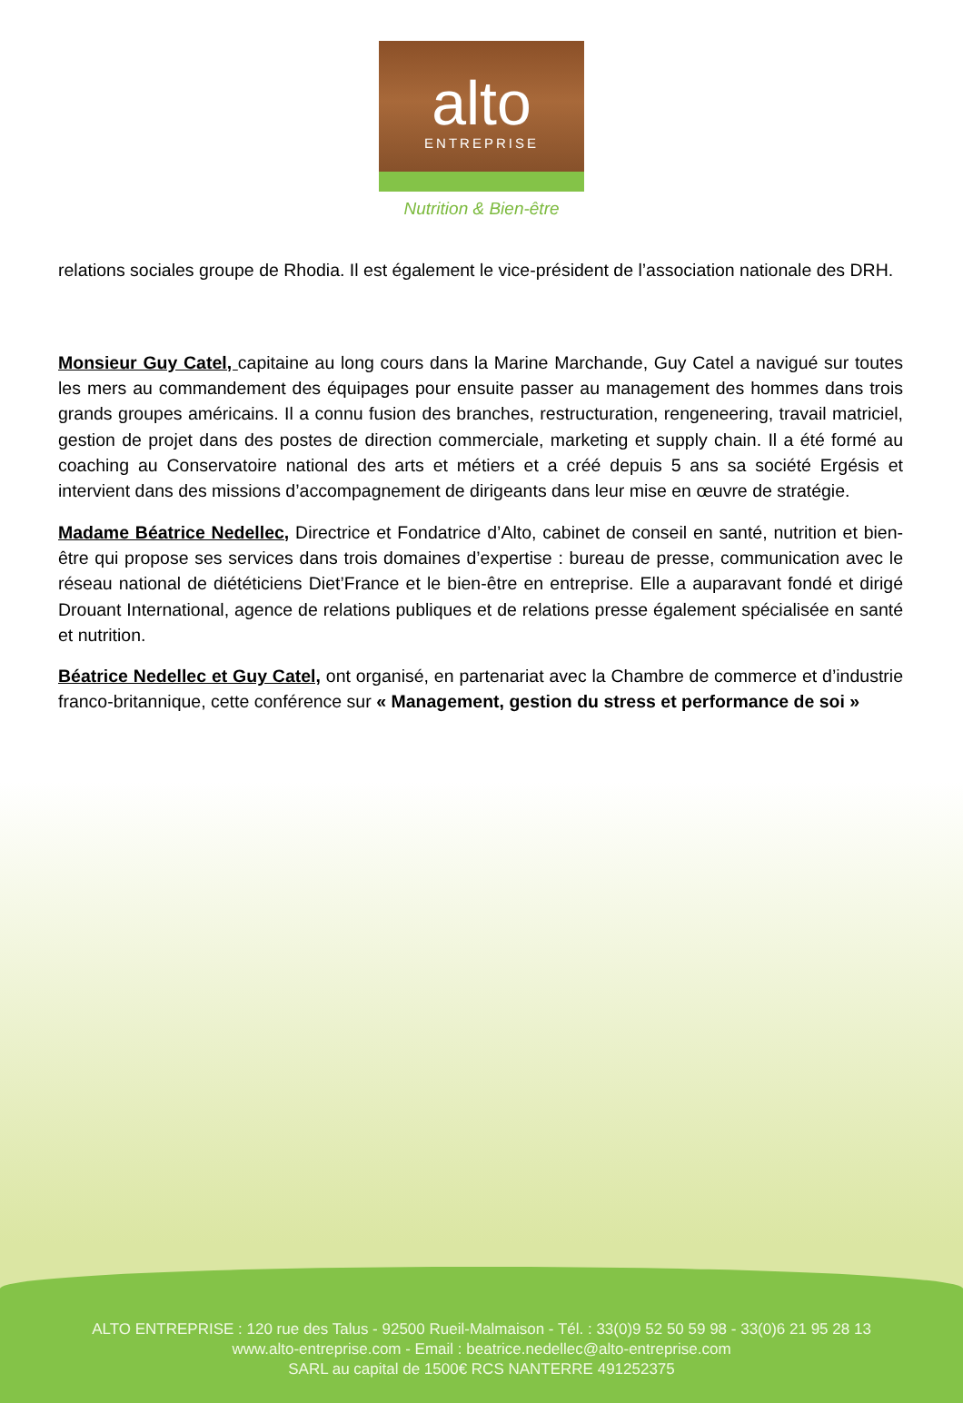alto
ENTREPRISE
Nutrition & Bien-être
relations sociales groupe de Rhodia. Il est également le vice-président de l’association nationale des DRH.
Monsieur Guy Catel, capitaine au long cours dans la Marine Marchande, Guy Catel a navigué sur toutes les mers au commandement des équipages pour ensuite passer au management des hommes dans trois grands groupes américains. Il a connu fusion des branches, restructuration, rengeneering, travail matriciel, gestion de projet dans des postes de direction commerciale, marketing et supply chain. Il a été formé au coaching au Conservatoire national des arts et métiers et a créé depuis 5 ans sa société Ergésis et intervient dans des missions d’accompagnement de dirigeants dans leur mise en œuvre de stratégie.
Madame Béatrice Nedellec, Directrice et Fondatrice d’Alto, cabinet de conseil en santé, nutrition et bien-être qui propose ses services dans trois domaines d’expertise : bureau de presse, communication avec le réseau national de diététiciens Diet’France et le bien-être en entreprise. Elle a auparavant fondé et dirigé Drouant International, agence de relations publiques et de relations presse également spécialisée en santé et nutrition.
Béatrice Nedellec et Guy Catel, ont organisé, en partenariat avec la Chambre de commerce et d’industrie franco-britannique, cette conférence sur « Management, gestion du stress et performance de soi »
ALTO ENTREPRISE : 120 rue des Talus - 92500 Rueil-Malmaison - Tél. : 33(0)9 52 50 59 98 - 33(0)6 21 95 28 13
www.alto-entreprise.com - Email : beatrice.nedellec@alto-entreprise.com
SARL au capital de 1500€ RCS NANTERRE 491252375